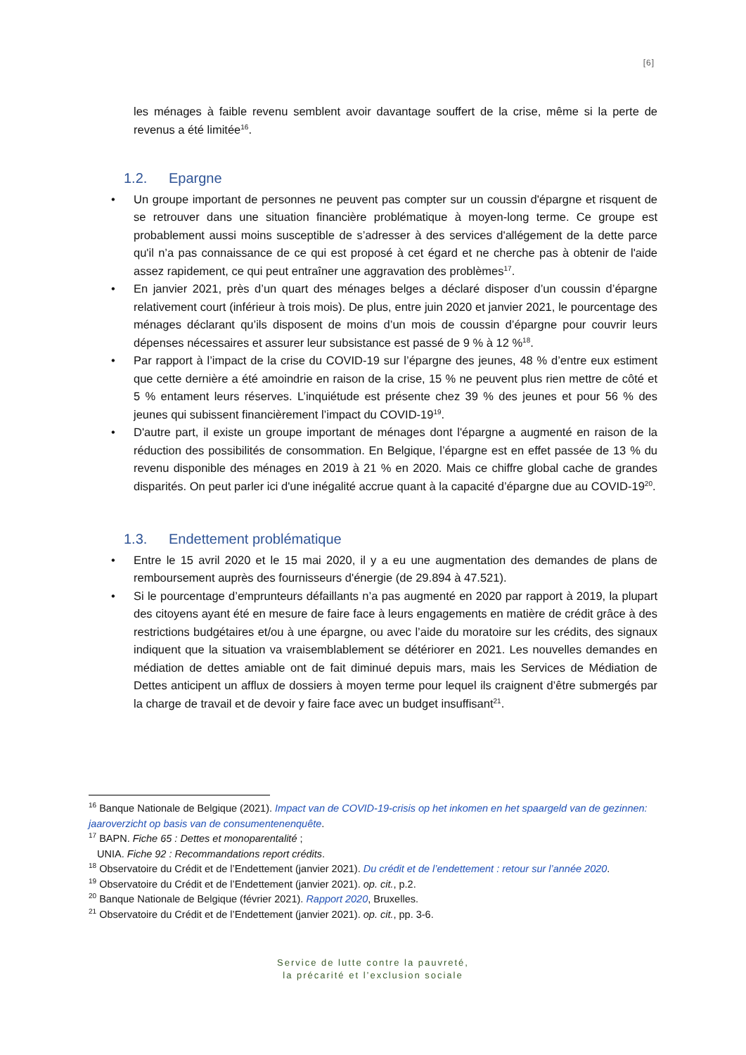[6]
les ménages à faible revenu semblent avoir davantage souffert de la crise, même si la perte de revenus a été limitée<sup>16</sup>.
1.2. Epargne
• Un groupe important de personnes ne peuvent pas compter sur un coussin d'épargne et risquent de se retrouver dans une situation financière problématique à moyen-long terme. Ce groupe est probablement aussi moins susceptible de s’adresser à des services d'allégement de la dette parce qu'il n’a pas connaissance de ce qui est proposé à cet égard et ne cherche pas à obtenir de l'aide assez rapidement, ce qui peut entraîner une aggravation des problèmes<sup>17</sup>.
• En janvier 2021, près d’un quart des ménages belges a déclaré disposer d’un coussin d’épargne relativement court (inférieur à trois mois). De plus, entre juin 2020 et janvier 2021, le pourcentage des ménages déclarant qu’ils disposent de moins d’un mois de coussin d’épargne pour couvrir leurs dépenses nécessaires et assurer leur subsistance est passé de 9 % à 12 %<sup>18</sup>.
• Par rapport à l’impact de la crise du COVID-19 sur l’épargne des jeunes, 48 % d’entre eux estiment que cette dernière a été amoindrie en raison de la crise, 15 % ne peuvent plus rien mettre de côté et 5 % entament leurs réserves. L’inquiétude est présente chez 39 % des jeunes et pour 56 % des jeunes qui subissent financièrement l’impact du COVID-19<sup>19</sup>.
• D'autre part, il existe un groupe important de ménages dont l'épargne a augmenté en raison de la réduction des possibilités de consommation. En Belgique, l’épargne est en effet passée de 13 % du revenu disponible des ménages en 2019 à 21 % en 2020. Mais ce chiffre global cache de grandes disparités. On peut parler ici d'une inégalité accrue quant à la capacité d’épargne due au COVID-19<sup>20</sup>.
1.3. Endettement problématique
• Entre le 15 avril 2020 et le 15 mai 2020, il y a eu une augmentation des demandes de plans de remboursement auprès des fournisseurs d'énergie (de 29.894 à 47.521).
• Si le pourcentage d’emprunteurs défaillants n’a pas augmenté en 2020 par rapport à 2019, la plupart des citoyens ayant été en mesure de faire face à leurs engagements en matière de crédit grâce à des restrictions budgétaires et/ou à une épargne, ou avec l’aide du moratoire sur les crédits, des signaux indiquent que la situation va vraisemblablement se détériorer en 2021. Les nouvelles demandes en médiation de dettes amiable ont de fait diminué depuis mars, mais les Services de Médiation de Dettes anticipent un afflux de dossiers à moyen terme pour lequel ils craignent d’être submergés par la charge de travail et de devoir y faire face avec un budget insuffisant<sup>21</sup>.
<sup>16</sup> Banque Nationale de Belgique (2021). Impact van de COVID-19-crisis op het inkomen en het spaargeld van de gezinnen: jaaroverzicht op basis van de consumentenenquête.
<sup>17</sup> BAPN. Fiche 65 : Dettes et monoparentalité ;
UNIA. Fiche 92 : Recommandations report crédits.
<sup>18</sup> Observatoire du Crédit et de l’Endettement (janvier 2021). Du crédit et de l’endettement : retour sur l’année 2020.
<sup>19</sup> Observatoire du Crédit et de l’Endettement (janvier 2021). op. cit., p.2.
<sup>20</sup> Banque Nationale de Belgique (février 2021). Rapport 2020, Bruxelles.
<sup>21</sup> Observatoire du Crédit et de l’Endettement (janvier 2021). op. cit., pp. 3-6.
Service de lutte contre la pauvreté,
la précarité et l’exclusion sociale